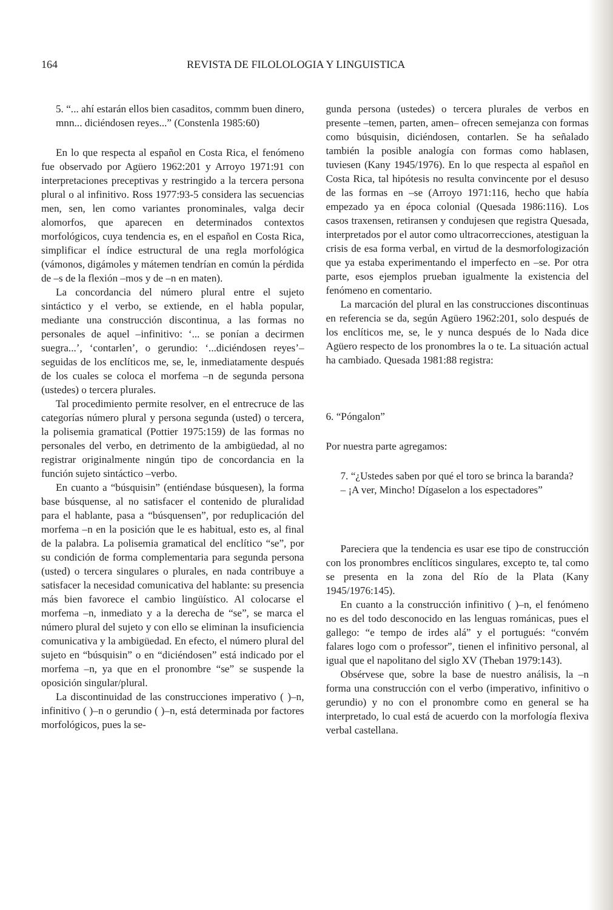164 REVISTA DE FILOLOLOGIA Y LINGUISTICA
5. “... ahí estarán ellos bien casaditos, commm buen dinero, mnn... diciéndosen reyes...” (Constenla 1985:60)
En lo que respecta al español en Costa Rica, el fenómeno fue observado por Agüero 1962:201 y Arroyo 1971:91 con interpretaciones preceptivas y restringido a la tercera persona plural o al infinitivo. Ross 1977:93-5 considera las secuencias men, sen, len como variantes pronominales, valga decir alomorfos, que aparecen en determinados contextos morfológicos, cuya tendencia es, en el español en Costa Rica, simplificar el índice estructural de una regla morfológica (vámonos, digámoles y mátemen tendrían en común la pérdida de –s de la flexión –mos y de –n en maten).
La concordancia del número plural entre el sujeto sintáctico y el verbo, se extiende, en el habla popular, mediante una construcción discontinua, a las formas no personales de aquel –infinitivo: ‘... se ponían a decirmen suegra...’, ‘contarlen’, o gerundio: ‘...diciéndosen reyes’– seguidas de los enclíticos me, se, le, inmediatamente después de los cuales se coloca el morfema –n de segunda persona (ustedes) o tercera plurales.
Tal procedimiento permite resolver, en el entrecruce de las categorías número plural y persona segunda (usted) o tercera, la polisemia gramatical (Pottier 1975:159) de las formas no personales del verbo, en detrimento de la ambigüedad, al no registrar originalmente ningún tipo de concordancia en la función sujeto sintáctico –verbo.
En cuanto a “búsquisin” (entiéndase búsquesen), la forma base búsquense, al no satisfacer el contenido de pluralidad para el hablante, pasa a “búsquensen”, por reduplicación del morfema –n en la posición que le es habitual, esto es, al final de la palabra. La polisemia gramatical del enclítico “se”, por su condición de forma complementaria para segunda persona (usted) o tercera singulares o plurales, en nada contribuye a satisfacer la necesidad comunicativa del hablante: su presencia más bien favorece el cambio lingüístico. Al colocarse el morfema –n, inmediato y a la derecha de “se”, se marca el número plural del sujeto y con ello se eliminan la insuficiencia comunicativa y la ambigüedad. En efecto, el número plural del sujeto en “búsquisin” o en “diciéndosen” está indicado por el morfema –n, ya que en el pronombre “se” se suspende la oposición singular/plural.
La discontinuidad de las construcciones imperativo ( )–n, infinitivo ( )–n o gerundio ( )–n, está determinada por factores morfológicos, pues la se-
gunda persona (ustedes) o tercera plurales de verbos en presente –temen, parten, amen– ofrecen semejanza con formas como búsquisin, diciéndosen, contarlen. Se ha señalado también la posible analogía con formas como hablasen, tuviesen (Kany 1945/1976). En lo que respecta al español en Costa Rica, tal hipótesis no resulta convincente por el desuso de las formas en –se (Arroyo 1971:116, hecho que había empezado ya en época colonial (Quesada 1986:116). Los casos traxensen, retiransen y condujesen que registra Quesada, interpretados por el autor como ultracorrecciones, atestiguan la crisis de esa forma verbal, en virtud de la desmorfologización que ya estaba experimentando el imperfecto en –se. Por otra parte, esos ejemplos prueban igualmente la existencia del fenómeno en comentario.
La marcación del plural en las construcciones discontinuas en referencia se da, según Agüero 1962:201, solo después de los enclíticos me, se, le y nunca después de lo Nada dice Agüero respecto de los pronombres la o te. La situación actual ha cambiado. Quesada 1981:88 registra:
6. “Póngalon”
Por nuestra parte agregamos:
7. “¿Ustedes saben por qué el toro se brinca la baranda?
– ¡A ver, Mincho! Dígaselon a los espectadores”
Pareciera que la tendencia es usar ese tipo de construcción con los pronombres enclíticos singulares, excepto te, tal como se presenta en la zona del Río de la Plata (Kany 1945/1976:145).
En cuanto a la construcción infinitivo ( )–n, el fenómeno no es del todo desconocido en las lenguas románicas, pues el gallego: “e tempo de irdes alá” y el portugués: “convém falares logo com o professor”, tienen el infinitivo personal, al igual que el napolitano del siglo XV (Theban 1979:143).
Obsérvese que, sobre la base de nuestro análisis, la –n forma una construcción con el verbo (imperativo, infinitivo o gerundio) y no con el pronombre como en general se ha interpretado, lo cual está de acuerdo con la morfología flexiva verbal castellana.